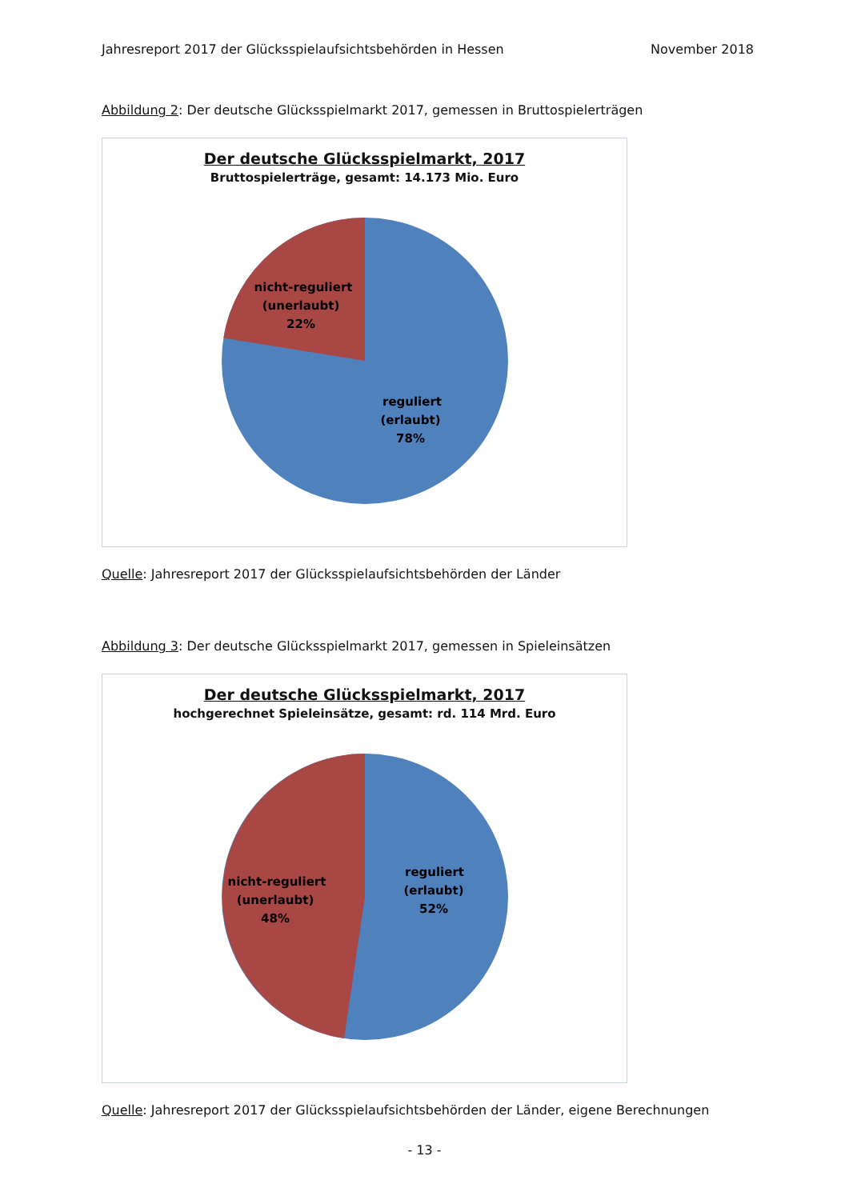Jahresreport 2017 der Glücksspielaufsichtsbehörden in Hessen November 2018
Abbildung 2: Der deutsche Glücksspielmarkt 2017, gemessen in Bruttospielerträgen
Der deutsche Glücksspielmarkt, 2017
Bruttospielerträge, gesamt: 14.173 Mio. Euro
nicht-reguliert
(unerlaubt)
22%
reguliert
(erlaubt)
78%
Quelle: Jahresreport 2017 der Glücksspielaufsichtsbehörden der Länder
Abbildung 3: Der deutsche Glücksspielmarkt 2017, gemessen in Spieleinsätzen
Der deutsche Glücksspielmarkt, 2017
hochgerechnet Spieleinsätze, gesamt: rd. 114 Mrd. Euro
nicht-reguliert
(unerlaubt)
48%
reguliert
(erlaubt)
52%
Quelle: Jahresreport 2017 der Glücksspielaufsichtsbehörden der Länder, eigene Berechnungen
- 13 -